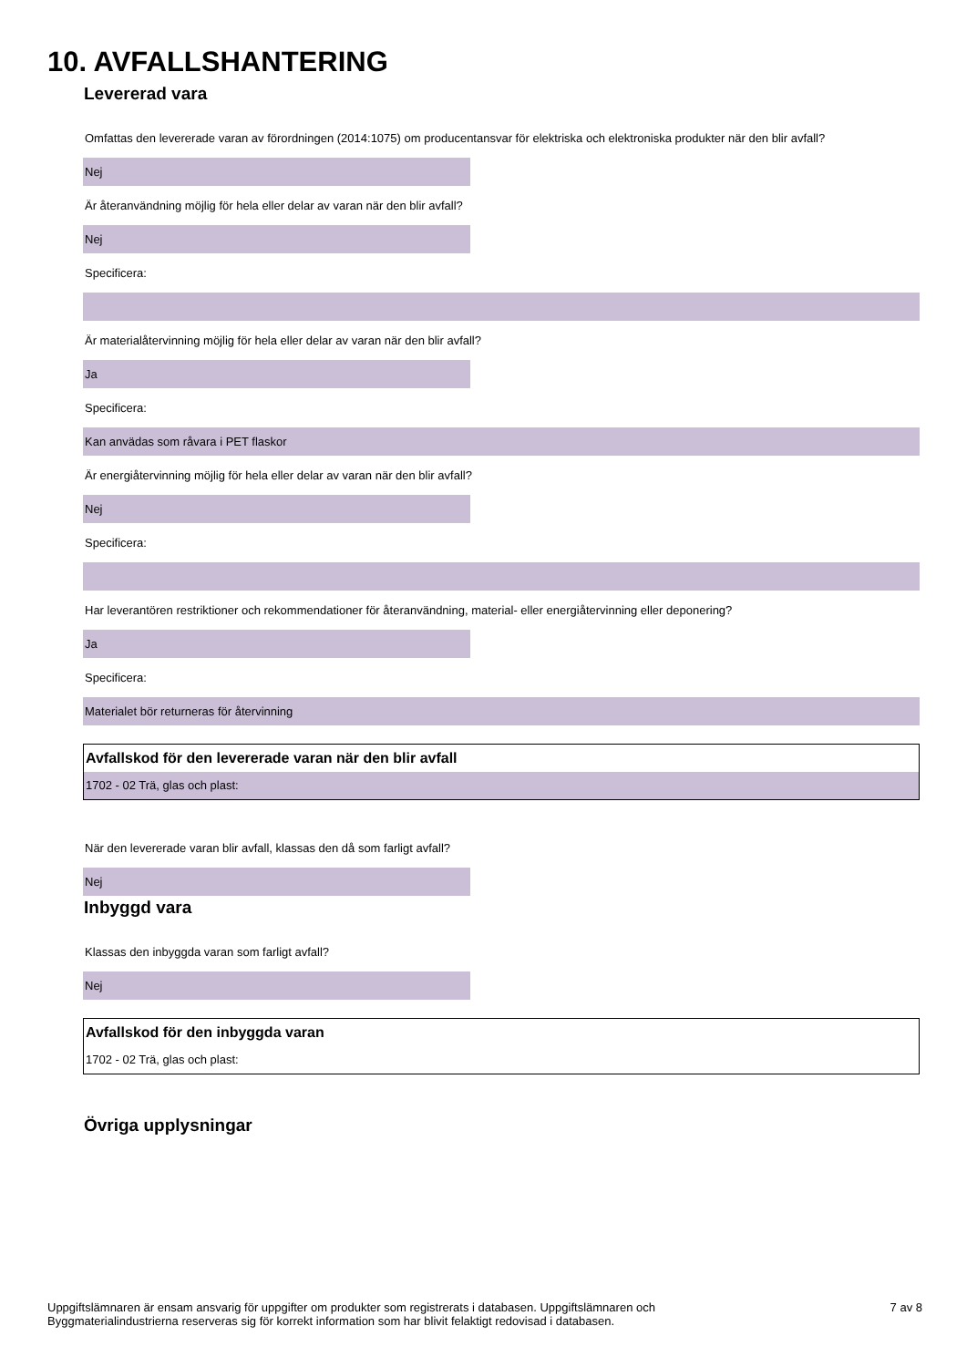10. AVFALLSHANTERING
Levererad vara
Omfattas den levererade varan av förordningen (2014:1075) om producentansvar för elektriska och elektroniska produkter när den blir avfall?
Nej
Är återanvändning möjlig för hela eller delar av varan när den blir avfall?
Nej
Specificera:
Är materialåtervinning möjlig för hela eller delar av varan när den blir avfall?
Ja
Specificera:
Kan anvädas som råvara i PET flaskor
Är energiåtervinning möjlig för hela eller delar av varan när den blir avfall?
Nej
Specificera:
Har leverantören restriktioner och rekommendationer för återanvändning, material- eller energiåtervinning eller deponering?
Ja
Specificera:
Materialet bör returneras för återvinning
Avfallskod för den levererade varan när den blir avfall
1702 - 02 Trä, glas och plast:
När den levererade varan blir avfall, klassas den då som farligt avfall?
Nej
Inbyggd vara
Klassas den inbyggda varan som farligt avfall?
Nej
Avfallskod för den inbyggda varan
1702 - 02 Trä, glas och plast:
Övriga upplysningar
Uppgiftslämnaren är ensam ansvarig för uppgifter om produkter som registrerats i databasen. Uppgiftslämnaren och
Byggmaterialindustrierna reserveras sig för korrekt information som har blivit felaktigt redovisad i databasen.
7 av 8